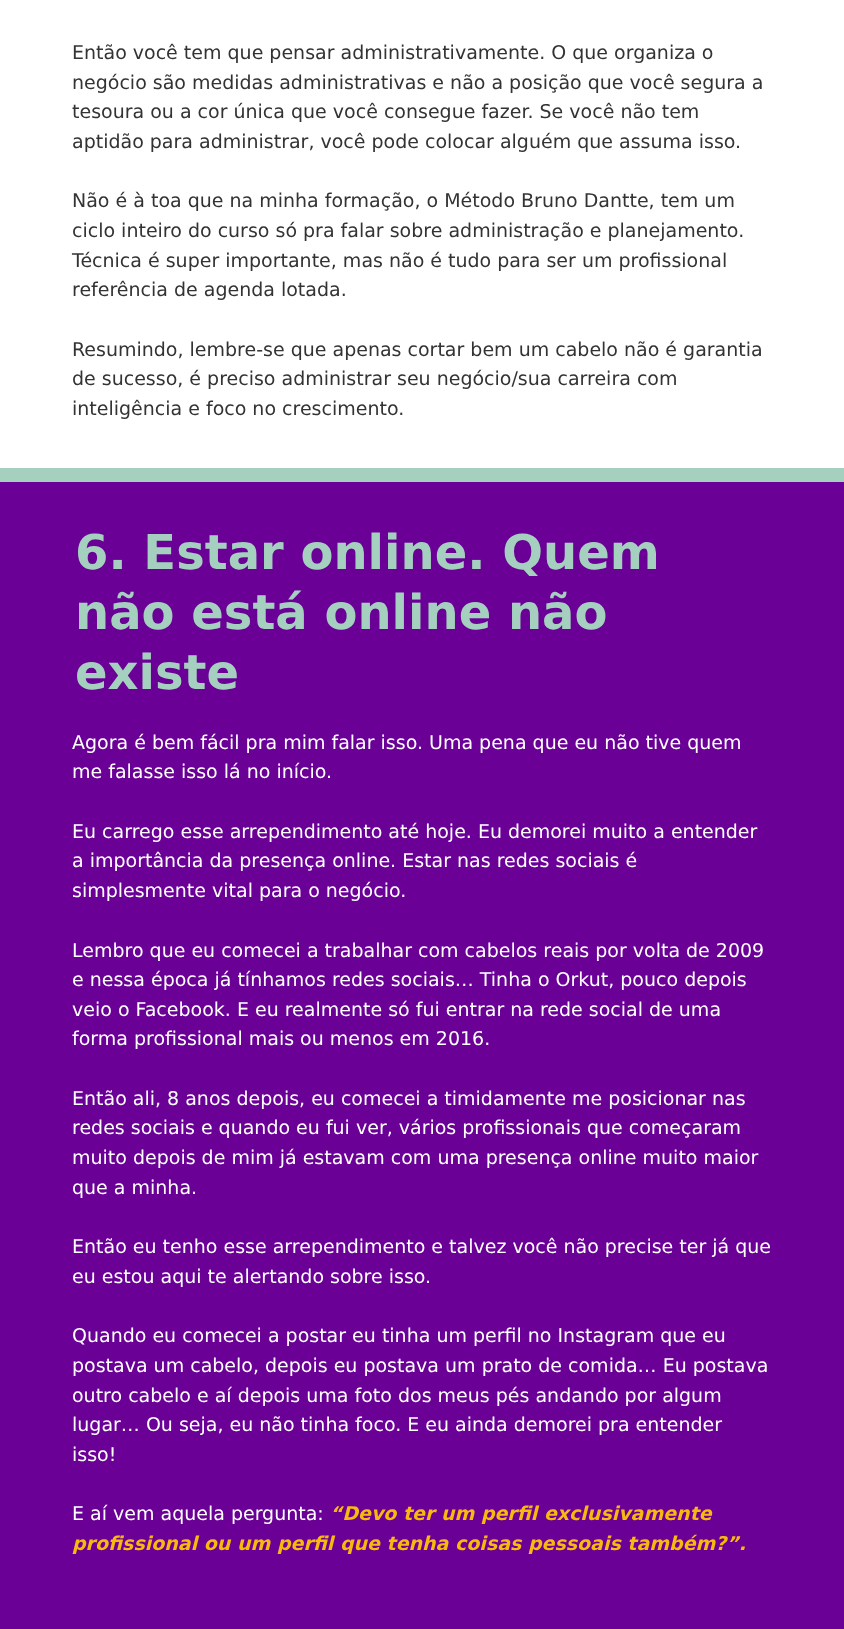Então você tem que pensar administrativamente. O que organiza o negócio são medidas administrativas e não a posição que você segura a tesoura ou a cor única que você consegue fazer. Se você não tem aptidão para administrar, você pode colocar alguém que assuma isso.
Não é à toa que na minha formação, o Método Bruno Dantte, tem um ciclo inteiro do curso só pra falar sobre administração e planejamento. Técnica é super importante, mas não é tudo para ser um profissional referência de agenda lotada.
Resumindo, lembre-se que apenas cortar bem um cabelo não é garantia de sucesso, é preciso administrar seu negócio/sua carreira com inteligência e foco no crescimento.
6. Estar online. Quem não está online não existe
Agora é bem fácil pra mim falar isso. Uma pena que eu não tive quem me falasse isso lá no início.
Eu carrego esse arrependimento até hoje. Eu demorei muito a entender a importância da presença online. Estar nas redes sociais é simplesmente vital para o negócio.
Lembro que eu comecei a trabalhar com cabelos reais por volta de 2009 e nessa época já tínhamos redes sociais… Tinha o Orkut, pouco depois veio o Facebook. E eu realmente só fui entrar na rede social de uma forma profissional mais ou menos em 2016.
Então ali, 8 anos depois, eu comecei a timidamente me posicionar nas redes sociais e quando eu fui ver, vários profissionais que começaram muito depois de mim já estavam com uma presença online muito maior que a minha.
Então eu tenho esse arrependimento e talvez você não precise ter já que eu estou aqui te alertando sobre isso.
Quando eu comecei a postar eu tinha um perfil no Instagram que eu postava um cabelo, depois eu postava um prato de comida… Eu postava outro cabelo e aí depois uma foto dos meus pés andando por algum lugar… Ou seja, eu não tinha foco. E eu ainda demorei pra entender isso!
E aí vem aquela pergunta: “Devo ter um perfil exclusivamente profissional ou um perfil que tenha coisas pessoais também?”.